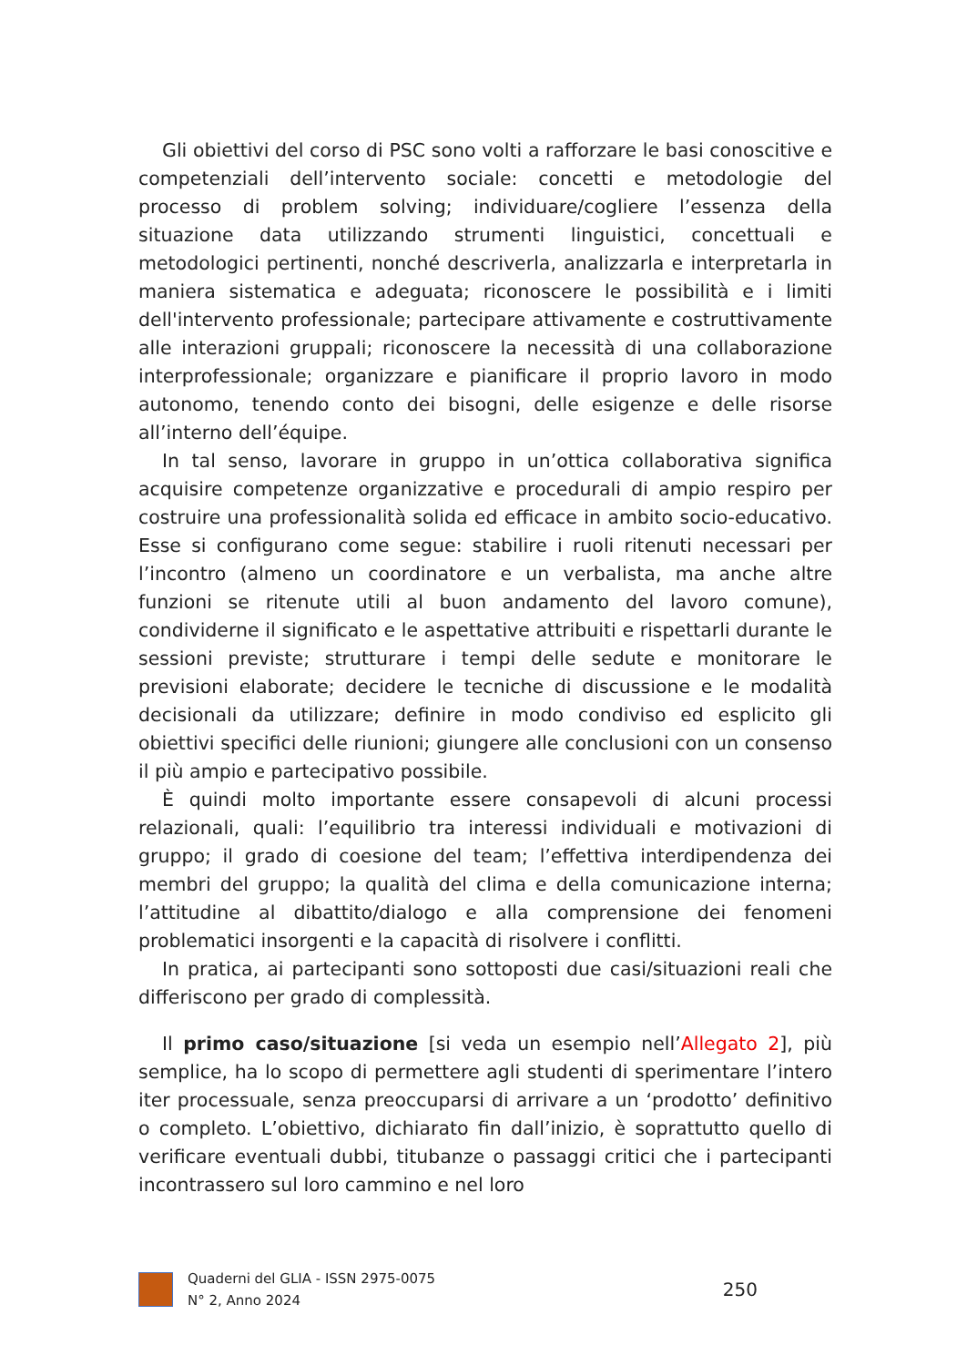Gli obiettivi del corso di PSC sono volti a rafforzare le basi conoscitive e competenziali dell’intervento sociale: concetti e metodologie del processo di problem solving; individuare/cogliere l’essenza della situazione data utilizzando strumenti linguistici, concettuali e metodologici pertinenti, nonché descriverla, analizzarla e interpretarla in maniera sistematica e adeguata; riconoscere le possibilità e i limiti dell'intervento professionale; partecipare attivamente e costruttivamente alle interazioni gruppali; riconoscere la necessità di una collaborazione interprofessionale; organizzare e pianificare il proprio lavoro in modo autonomo, tenendo conto dei bisogni, delle esigenze e delle risorse all’interno dell’équipe.
In tal senso, lavorare in gruppo in un’ottica collaborativa significa acquisire competenze organizzative e procedurali di ampio respiro per costruire una professionalità solida ed efficace in ambito socio-educativo. Esse si configurano come segue: stabilire i ruoli ritenuti necessari per l’incontro (almeno un coordinatore e un verbalista, ma anche altre funzioni se ritenute utili al buon andamento del lavoro comune), condividerne il significato e le aspettative attribuiti e rispettarli durante le sessioni previste; strutturare i tempi delle sedute e monitorare le previsioni elaborate; decidere le tecniche di discussione e le modalità decisionali da utilizzare; definire in modo condiviso ed esplicito gli obiettivi specifici delle riunioni; giungere alle conclusioni con un consenso il più ampio e partecipativo possibile.
È quindi molto importante essere consapevoli di alcuni processi relazionali, quali: l’equilibrio tra interessi individuali e motivazioni di gruppo; il grado di coesione del team; l’effettiva interdipendenza dei membri del gruppo; la qualità del clima e della comunicazione interna; l’attitudine al dibattito/dialogo e alla comprensione dei fenomeni problematici insorgenti e la capacità di risolvere i conflitti.
In pratica, ai partecipanti sono sottoposti due casi/situazioni reali che differiscono per grado di complessità.
Il primo caso/situazione [si veda un esempio nell’Allegato 2], più semplice, ha lo scopo di permettere agli studenti di sperimentare l’intero iter processuale, senza preoccuparsi di arrivare a un ‘prodotto’ definitivo o completo. L’obiettivo, dichiarato fin dall’inizio, è soprattutto quello di verificare eventuali dubbi, titubanze o passaggi critici che i partecipanti incontrassero sul loro cammino e nel loro
Quaderni del GLIA - ISSN 2975-0075
N° 2, Anno 2024
250